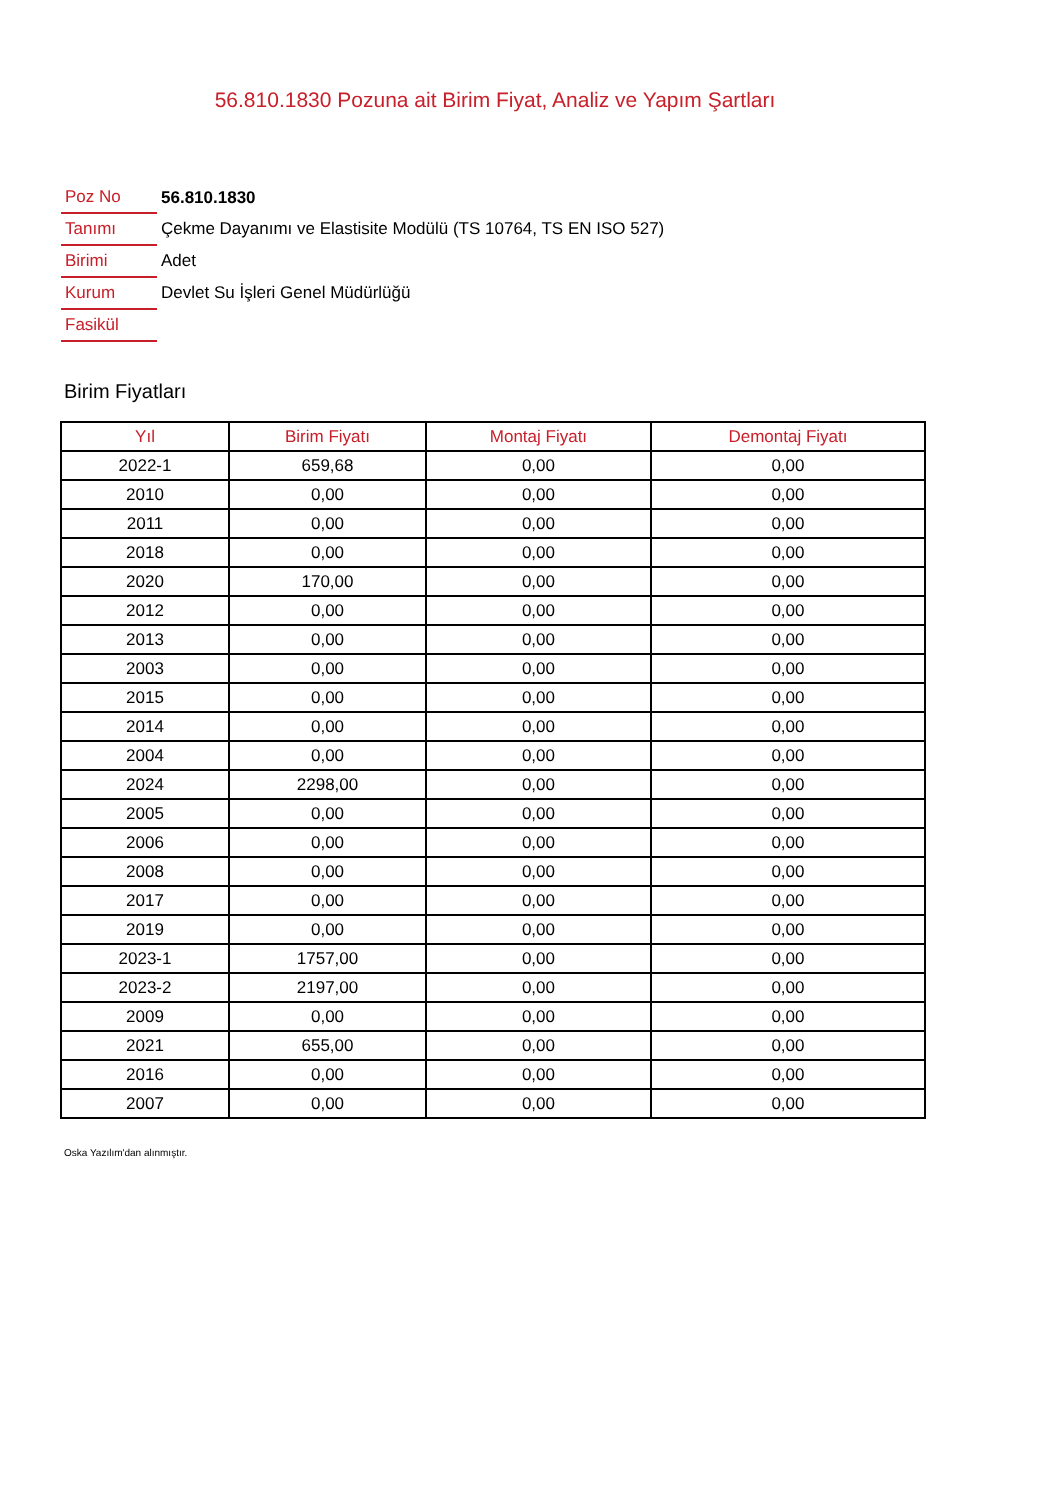56.810.1830 Pozuna ait Birim Fiyat, Analiz ve Yapım Şartları
| Poz No | 56.810.1830 |
| Tanımı | Çekme Dayanımı ve Elastisite Modülü (TS 10764, TS EN ISO 527) |
| Birimi | Adet |
| Kurum | Devlet Su İşleri Genel Müdürlüğü |
| Fasikül | |
Birim Fiyatları
| Yıl | Birim Fiyatı | Montaj Fiyatı | Demontaj Fiyatı |
| --- | --- | --- | --- |
| 2022-1 | 659,68 | 0,00 | 0,00 |
| 2010 | 0,00 | 0,00 | 0,00 |
| 2011 | 0,00 | 0,00 | 0,00 |
| 2018 | 0,00 | 0,00 | 0,00 |
| 2020 | 170,00 | 0,00 | 0,00 |
| 2012 | 0,00 | 0,00 | 0,00 |
| 2013 | 0,00 | 0,00 | 0,00 |
| 2003 | 0,00 | 0,00 | 0,00 |
| 2015 | 0,00 | 0,00 | 0,00 |
| 2014 | 0,00 | 0,00 | 0,00 |
| 2004 | 0,00 | 0,00 | 0,00 |
| 2024 | 2298,00 | 0,00 | 0,00 |
| 2005 | 0,00 | 0,00 | 0,00 |
| 2006 | 0,00 | 0,00 | 0,00 |
| 2008 | 0,00 | 0,00 | 0,00 |
| 2017 | 0,00 | 0,00 | 0,00 |
| 2019 | 0,00 | 0,00 | 0,00 |
| 2023-1 | 1757,00 | 0,00 | 0,00 |
| 2023-2 | 2197,00 | 0,00 | 0,00 |
| 2009 | 0,00 | 0,00 | 0,00 |
| 2021 | 655,00 | 0,00 | 0,00 |
| 2016 | 0,00 | 0,00 | 0,00 |
| 2007 | 0,00 | 0,00 | 0,00 |
Oska Yazılım'dan alınmıştır.